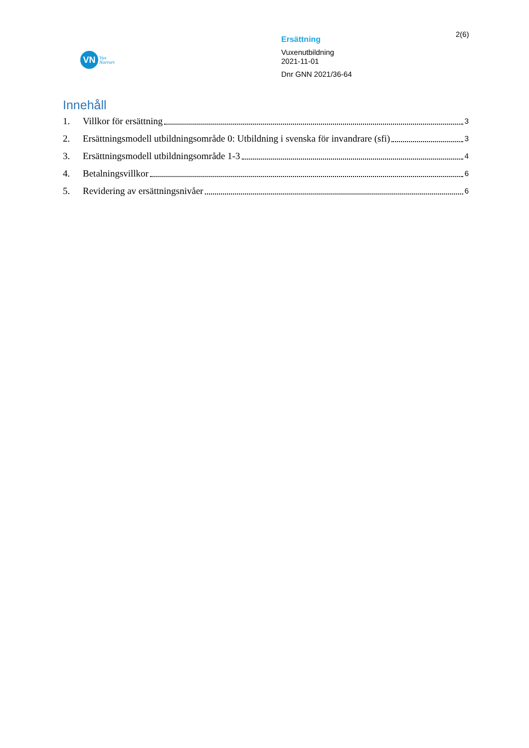VN
Vux
Norrort
Ersättning
Vuxenutbildning
2021-11-01
Dnr GNN 2021/36-64
2(6)
Innehåll
1. Villkor för ersättning 3
2. Ersättningsmodell utbildningsområde 0: Utbildning i svenska för invandrare (sfi) 3
3. Ersättningsmodell utbildningsområde 1-3 4
4. Betalningsvillkor 6
5. Revidering av ersättningsnivåer 6